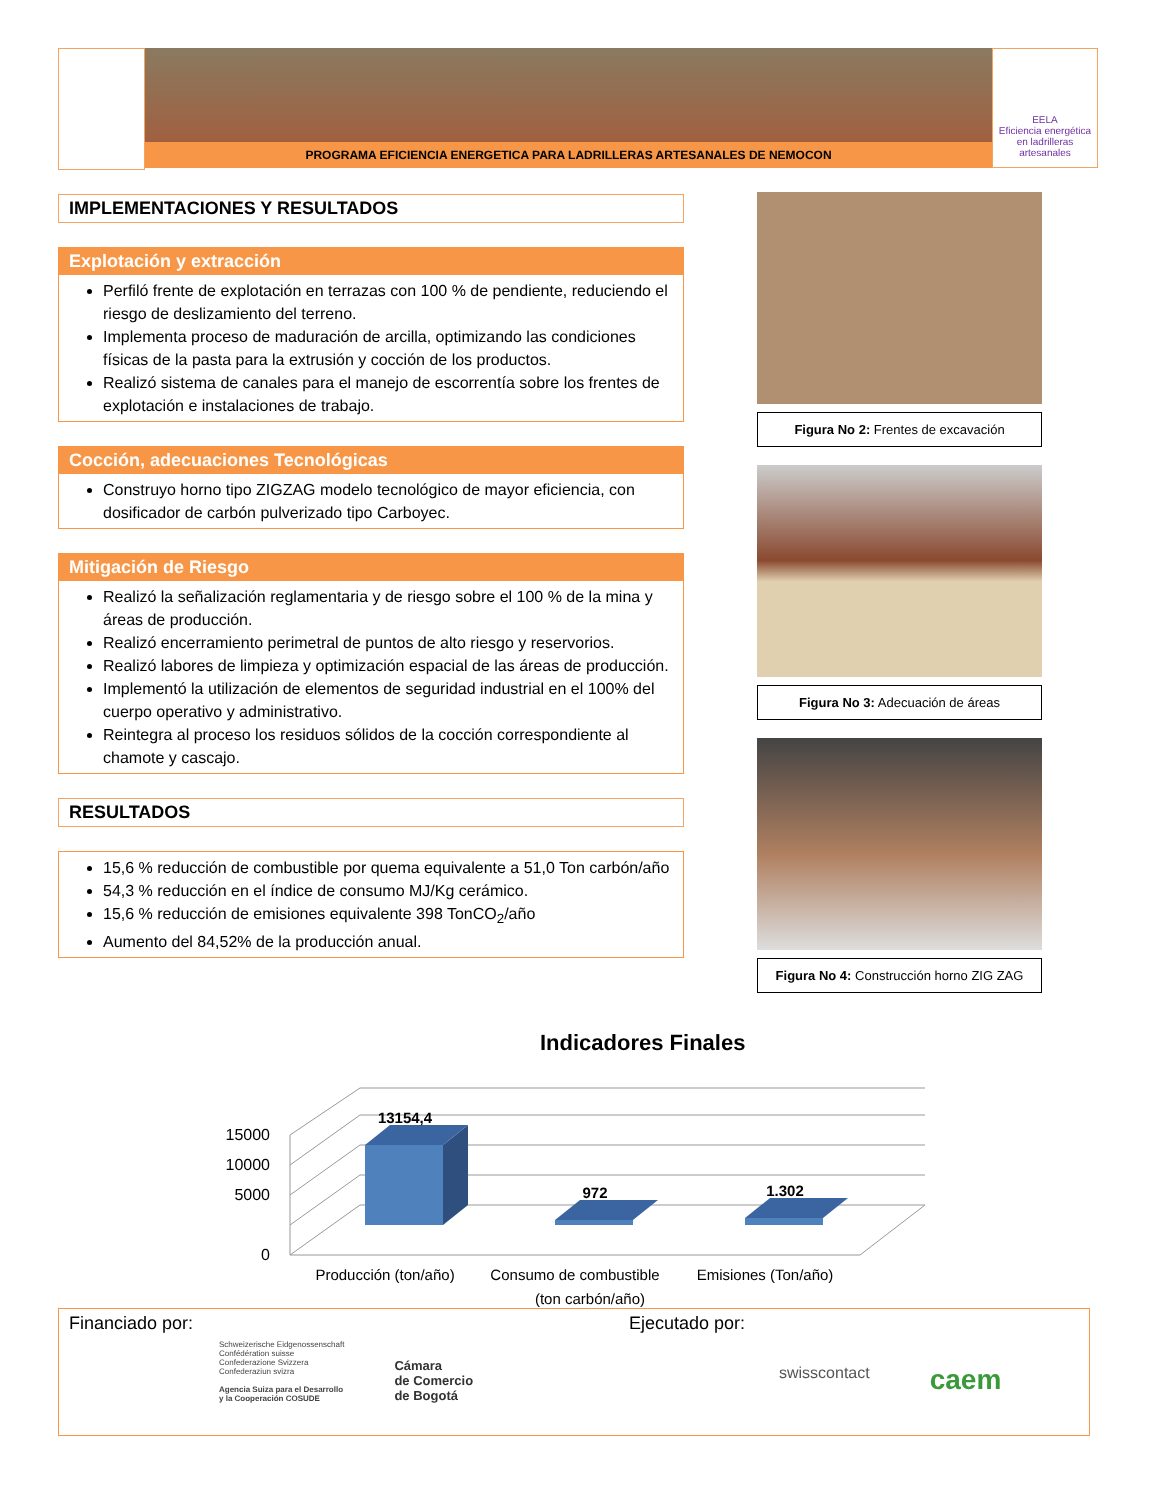PROGRAMA EFICIENCIA ENERGETICA PARA LADRILLERAS ARTESANALES DE NEMOCON
EELA
Eficiencia energética en ladrilleras artesanales
IMPLEMENTACIONES Y RESULTADOS
Explotación y extracción
Perfiló frente de explotación en terrazas con 100 % de pendiente, reduciendo el riesgo de deslizamiento del terreno.
Implementa proceso de maduración de arcilla, optimizando las condiciones físicas de la pasta para la extrusión y cocción de los productos.
Realizó sistema de canales para el manejo de escorrentía sobre los frentes de explotación e instalaciones de trabajo.
Cocción, adecuaciones Tecnológicas
Construyo horno tipo ZIGZAG modelo tecnológico de mayor eficiencia, con dosificador de carbón pulverizado tipo Carboyec.
Mitigación de Riesgo
Realizó la señalización reglamentaria y de riesgo sobre el 100 % de la mina y áreas de producción.
Realizó encerramiento perimetral de puntos de alto riesgo y reservorios.
Realizó labores de limpieza y optimización espacial de las áreas de producción.
Implementó la utilización de elementos de seguridad industrial en el 100% del cuerpo operativo y administrativo.
Reintegra al proceso los residuos sólidos de la cocción correspondiente al chamote y cascajo.
RESULTADOS
15,6 % reducción de combustible por quema equivalente a 51,0 Ton carbón/año
54,3 % reducción en el índice de consumo MJ/Kg cerámico.
15,6 % reducción de emisiones equivalente 398 TonCO<sub>2</sub>/año
Aumento del 84,52% de la producción anual.
Figura No 2: Frentes de excavación
Figura No 3: Adecuación de áreas
Figura No 4: Construcción horno ZIG ZAG
Indicadores Finales
15000
10000
5000
0
13154,4
972
1.302
Producción (ton/año)
Consumo de combustible
Emisiones (Ton/año)
(ton carbón/año)
Financiado por:
Schweizerische Eidgenossenschaft
Confédération suisse
Confederazione Svizzera
Confederaziun svizra
Agencia Suiza para el Desarrollo
y la Cooperación COSUDE
Cámara
de Comercio
de Bogotá
Ejecutado por:
swisscontact caem